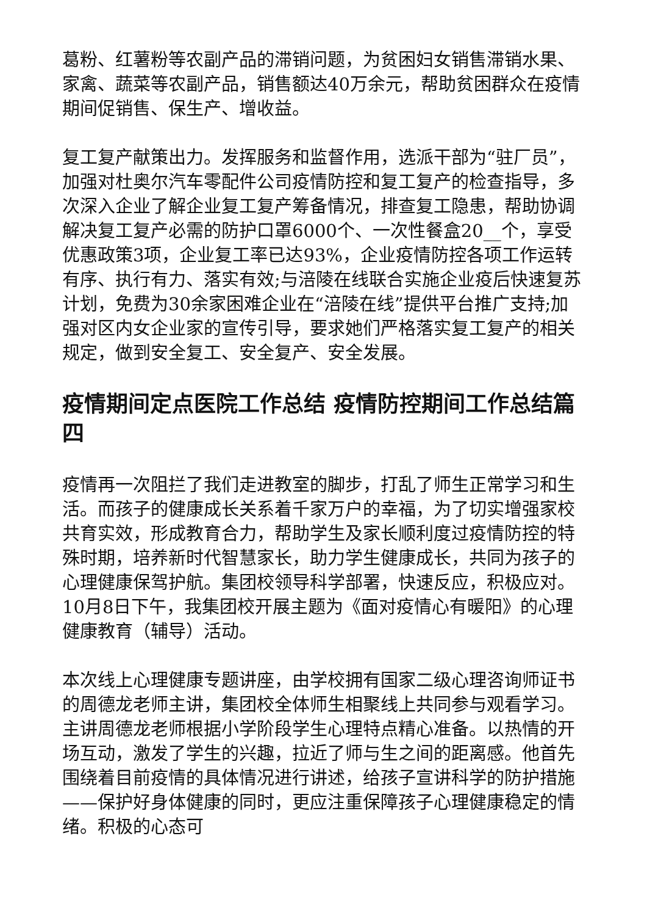葛粉、红薯粉等农副产品的滞销问题，为贫困妇女销售滞销水果、家禽、蔬菜等农副产品，销售额达40万余元，帮助贫困群众在疫情期间促销售、保生产、增收益。
复工复产献策出力。发挥服务和监督作用，选派干部为“驻厂员”，加强对杜奥尔汽车零配件公司疫情防控和复工复产的检查指导，多次深入企业了解企业复工复产筹备情况，排查复工隐患，帮助协调解决复工复产必需的防护口罩6000个、一次性餐盒20__个，享受优惠政策3项，企业复工率已达93%，企业疫情防控各项工作运转有序、执行有力、落实有效;与涪陵在线联合实施企业疫后快速复苏计划，免费为30余家困难企业在“涪陵在线”提供平台推广支持;加强对区内女企业家的宣传引导，要求她们严格落实复工复产的相关规定，做到安全复工、安全复产、安全发展。
疫情期间定点医院工作总结 疫情防控期间工作总结篇四
疫情再一次阻拦了我们走进教室的脚步，打乱了师生正常学习和生活。而孩子的健康成长关系着千家万户的幸福，为了切实增强家校共育实效，形成教育合力，帮助学生及家长顺利度过疫情防控的特殊时期，培养新时代智慧家长，助力学生健康成长，共同为孩子的心理健康保驾护航。集团校领导科学部署，快速反应，积极应对。10月8日下午，我集团校开展主题为《面对疫情心有暖阳》的心理健康教育（辅导）活动。
本次线上心理健康专题讲座，由学校拥有国家二级心理咨询师证书的周德龙老师主讲，集团校全体师生相聚线上共同参与观看学习。主讲周德龙老师根据小学阶段学生心理特点精心准备。以热情的开场互动，激发了学生的兴趣，拉近了师与生之间的距离感。他首先围绕着目前疫情的具体情况进行讲述，给孩子宣讲科学的防护措施——保护好身体健康的同时，更应注重保障孩子心理健康稳定的情绪。积极的心态可